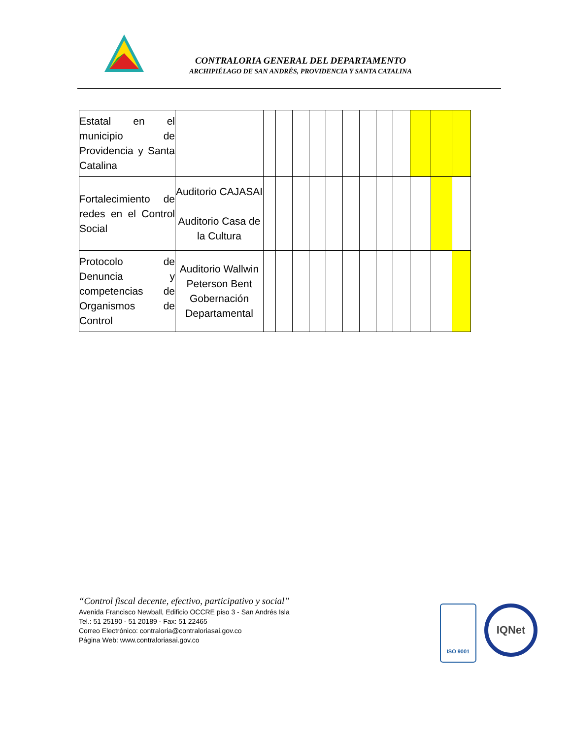CONTRALORIA GENERAL DEL DEPARTAMENTO
ARCHIPIÉLAGO DE SAN ANDRÉS, PROVIDENCIA Y SANTA CATALINA
| Estatal en el municipio de Providencia y Santa Catalina | | | | | | | | | | | | | |
| Fortalecimiento de redes en el Control Social | Auditorio CAJASAI Auditorio Casa de la Cultura | | | | | | | | | | | | |
| Protocolo de Denuncia y competencias de Organismos de Control | Auditorio Wallwin Peterson Bent Gobernación Departamental | | | | | | | | | | | | |
“Control fiscal decente, efectivo, participativo y social”
Avenida Francisco Newball, Edificio OCCRE piso 3 - San Andrés Isla
Tel.: 51 25190 - 51 20189 - Fax: 51 22465
Correo Electrónico: contraloria@contraloriasai.gov.co
Página Web: www.contraloriasai.gov.co
ISO 9001 IQNet